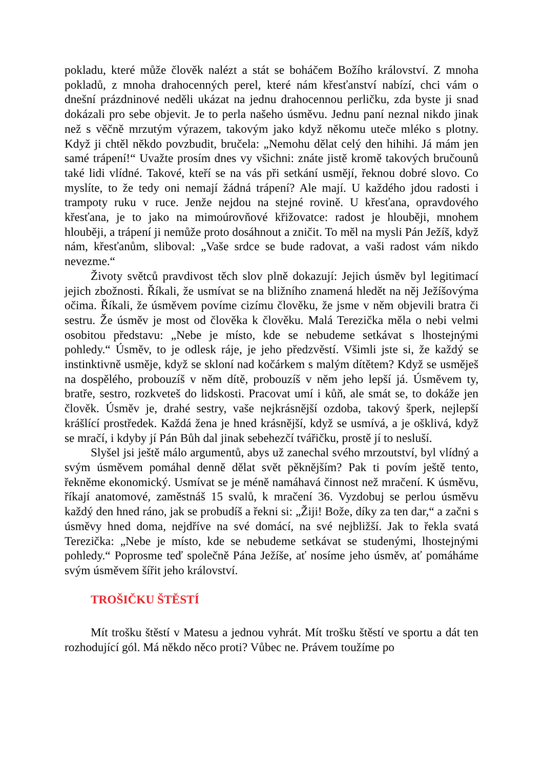pokladu, které může člověk nalézt a stát se boháčem Božího království. Z mnoha pokladů, z mnoha drahocenných perel, které nám křesťanství nabízí, chci vám o dnešní prázdninové neděli ukázat na jednu drahocennou perličku, zda byste ji snad dokázali pro sebe objevit. Je to perla našeho úsměvu. Jednu paní neznal nikdo jinak než s věčně mrzutým výrazem, takovým jako když někomu uteče mléko s plotny. Když ji chtěl někdo povzbudit, bručela: „Nemohu dělat celý den hihihi. Já mám jen samé trápení!“ Uvažte prosím dnes vy všichni: znáte jistě kromě takových bručounů také lidi vlídné. Takové, kteří se na vás při setkání usmějí, řeknou dobré slovo. Co myslíte, to že tedy oni nemají žádná trápení? Ale mají. U každého jdou radosti i trampoty ruku v ruce. Jenže nejdou na stejné rovině. U křesťana, opravdového křesťana, je to jako na mimoúrovňové křižovatce: radost je hlouběji, mnohem hlouběji, a trápení ji nemůže proto dosáhnout a zničit. To měl na mysli Pán Ježíš, když nám, křesťanům, sliboval: „Vaše srdce se bude radovat, a vaši radost vám nikdo nevezme.“
Životy světců pravdivost těch slov plně dokazují: Jejich úsměv byl legitimací jejich zbožnosti. Říkali, že usmívat se na bližního znamená hledět na něj Ježíšovýma očima. Říkali, že úsměvem povíme cizímu člověku, že jsme v něm objevili bratra či sestru. Že úsměv je most od člověka k člověku. Malá Terezička měla o nebi velmi osobitou představu: „Nebe je místo, kde se nebudeme setkávat s lhostejnými pohledy.“ Úsměv, to je odlesk ráje, je jeho předzvěstí. Všimli jste si, že každý se instinktivně usměje, když se skloní nad kočárkem s malým dítětem? Když se usměješ na dospělého, probouzíš v něm dítě, probouzíš v něm jeho lepší já. Úsměvem ty, bratře, sestro, rozkveteš do lidskosti. Pracovat umí i kůň, ale smát se, to dokáže jen člověk. Úsměv je, drahé sestry, vaše nejkrásnější ozdoba, takový šperk, nejlepší krášlící prostředek. Každá žena je hned krásnější, když se usmívá, a je ošklivá, když se mračí, i kdyby jí Pán Bůh dal jinak sebehezčí tvářičku, prostě jí to nesluší.
Slyšel jsi ještě málo argumentů, abys už zanechal svého mrzoutství, byl vlídný a svým úsměvem pomáhal denně dělat svět pěknějším? Pak ti povím ještě tento, řekněme ekonomický. Usmívat se je méně namáhavá činnost než mračení. K úsměvu, říkají anatomové, zaměstnáš 15 svalů, k mračení 36. Vyzdobuj se perlou úsměvu každý den hned ráno, jak se probudíš a řekni si: „Žiji! Bože, díky za ten dar,“ a začni s úsměvy hned doma, nejdříve na své domácí, na své nejbližší. Jak to řekla svatá Terezička: „Nebe je místo, kde se nebudeme setkávat se studenými, lhostejnými pohledy.“ Poprosme teď společně Pána Ježíše, ať nosíme jeho úsměv, ať pomáháme svým úsměvem šířit jeho království.
TROŠIČKU ŠTĚSTÍ
Mít trošku štěstí v Matesu a jednou vyhrát. Mít trošku štěstí ve sportu a dát ten rozhodující gól. Má někdo něco proti? Vůbec ne. Právem toužíme po